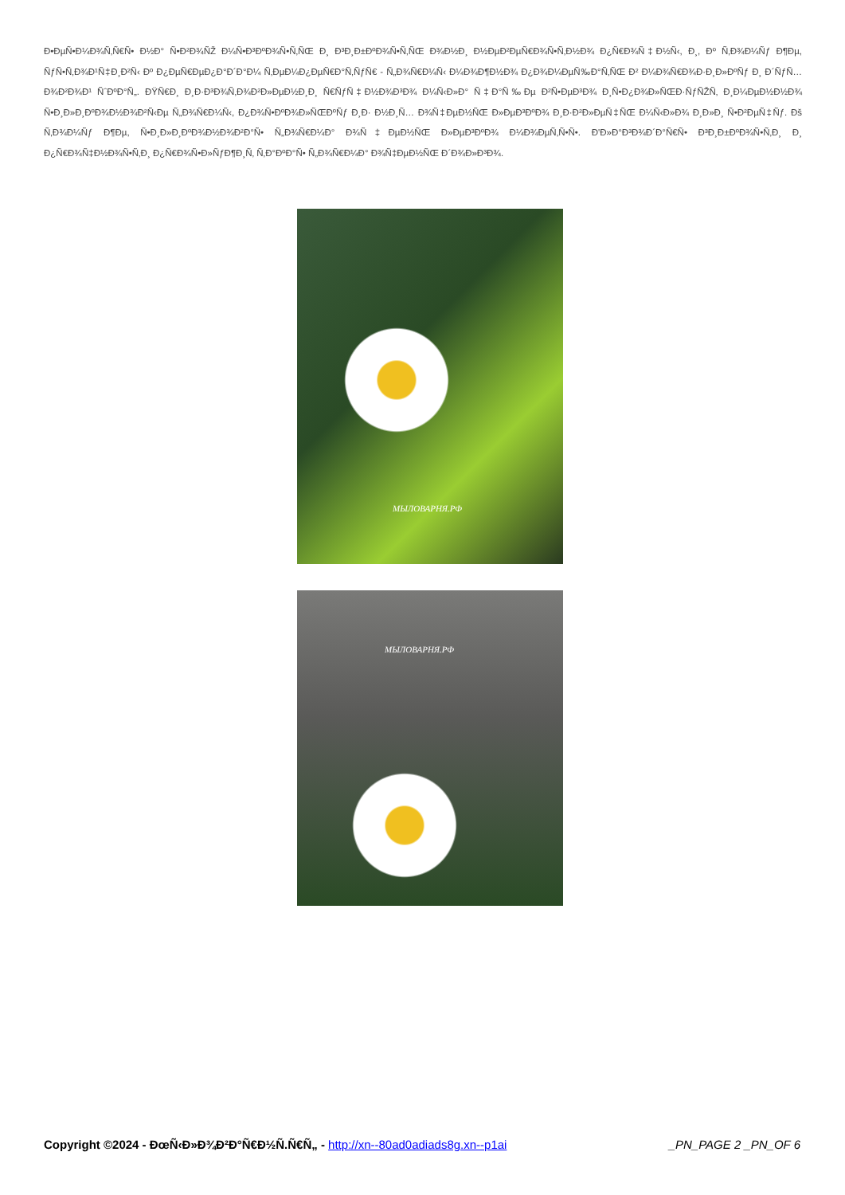Ð•ÐµÑ•Ð¼Ð¾Ñ‚Ñ€Ñ• Ð½Ð° Ñ•Ð²Ð¾ÑŽ Ð¼Ñ•Ð³ÐºÐ¾Ñ•Ñ‚ÑŒ Ð¸ Ð³Ð¸Ð±ÐºÐ¾Ñ•Ñ‚ÑŒ Ð¾Ð½Ð¸ Ð½ÐµÐ²ÐµÑ€Ð¾Ñ•Ñ‚Ð½Ð¾ Ð¿Ñ€Ð¾Ñ‡Ð½Ñ‹, Ð¸, Ðº Ñ‚Ð¾Ð¼Ñƒ Ð¶Ðµ, ÑƒÑ•Ñ‚Ð¾Ð¹Ñ‡Ð¸Ð²Ñ‹ Ðº Ð¿ÐµÑ€ÐµÐ¿Ð°Ð´Ð°Ð¼ Ñ‚ÐµÐ¼Ð¿ÐµÑ€Ð°Ñ‚ÑƒÑ€ - Ñ„Ð¾Ñ€Ð¼Ñ‹ Ð¼Ð¾Ð¶Ð½Ð¾ Ð¿Ð¾Ð¼ÐµÑ‰Ð°Ñ‚ÑŒ Ð² Ð¼Ð¾Ñ€Ð¾Ð·Ð¸Ð»ÐºÑƒ Ð¸ Ð´ÑƒÑ…Ð¾Ð²Ð¾Ð¹ ÑˆÐºÐ°Ñ„. ÐŸÑ€Ð¸ Ð¸Ð·Ð³Ð¾Ñ‚Ð¾Ð²Ð»ÐµÐ½Ð¸Ð¸ Ñ€ÑƒÑ‡Ð½Ð¾Ð³Ð¾ Ð¼Ñ‹Ð»Ð° Ñ‡Ð°Ñ‰Ðµ Ð²Ñ•ÐµÐ³Ð¾ Ð¸Ñ•Ð¿Ð¾Ð»ÑŒÐ·ÑƒÑŽÑ‚ Ð¸Ð¼ÐµÐ½Ð½Ð¾ Ñ•Ð¸Ð»Ð¸ÐºÐ¾Ð½Ð¾Ð²Ñ‹Ðµ Ñ„Ð¾Ñ€Ð¼Ñ‹, Ð¿Ð¾Ñ•ÐºÐ¾Ð»ÑŒÐºÑƒ Ð¸Ð· Ð½Ð¸Ñ… Ð¾Ñ‡ÐµÐ½ÑŒ Ð»ÐµÐ³ÐºÐ¾ Ð¸Ð·Ð²Ð»ÐµÑ‡ÑŒ Ð¼Ñ‹Ð»Ð¾ Ð¸Ð»Ð¸ Ñ•Ð²ÐµÑ‡Ñƒ. Ðš Ñ‚Ð¾Ð¼Ñƒ Ð¶Ðµ, Ñ•Ð¸Ð»Ð¸ÐºÐ¾Ð½Ð¾Ð²Ð°Ñ• Ñ„Ð¾Ñ€Ð¼Ð° Ð¾Ñ‡ÐµÐ½ÑŒ Ð»ÐµÐ³ÐºÐ¾ Ð¼Ð¾ÐµÑ‚Ñ•Ñ•. Ð'Ð»Ð°Ð³Ð¾Ð´Ð°Ñ€Ñ• Ð³Ð¸Ð±ÐºÐ¾Ñ•Ñ‚Ð¸ Ð¸ Ð¿Ñ€Ð¾Ñ‡Ð½Ð¾Ñ•Ñ‚Ð¸ Ð¿Ñ€Ð¾Ñ•Ð»ÑƒÐ¶Ð¸Ñ‚ Ñ‚Ð°ÐºÐ°Ñ• Ñ„Ð¾Ñ€Ð¼Ð° Ð¾Ñ‡ÐµÐ½ÑŒ Ð´Ð¾Ð»Ð³Ð¾.
МЫЛОВАРНЯ.РФ
МЫЛОВАРНЯ.РФ
Copyright ©2024 - ÐœÑ‹Ð»Ð¾Ð²Ð°Ñ€Ð½Ñ.Ñ€Ñ„ - http://xn--80ad0adiads8g.xn--p1ai _PN_PAGE 2 _PN_OF 6